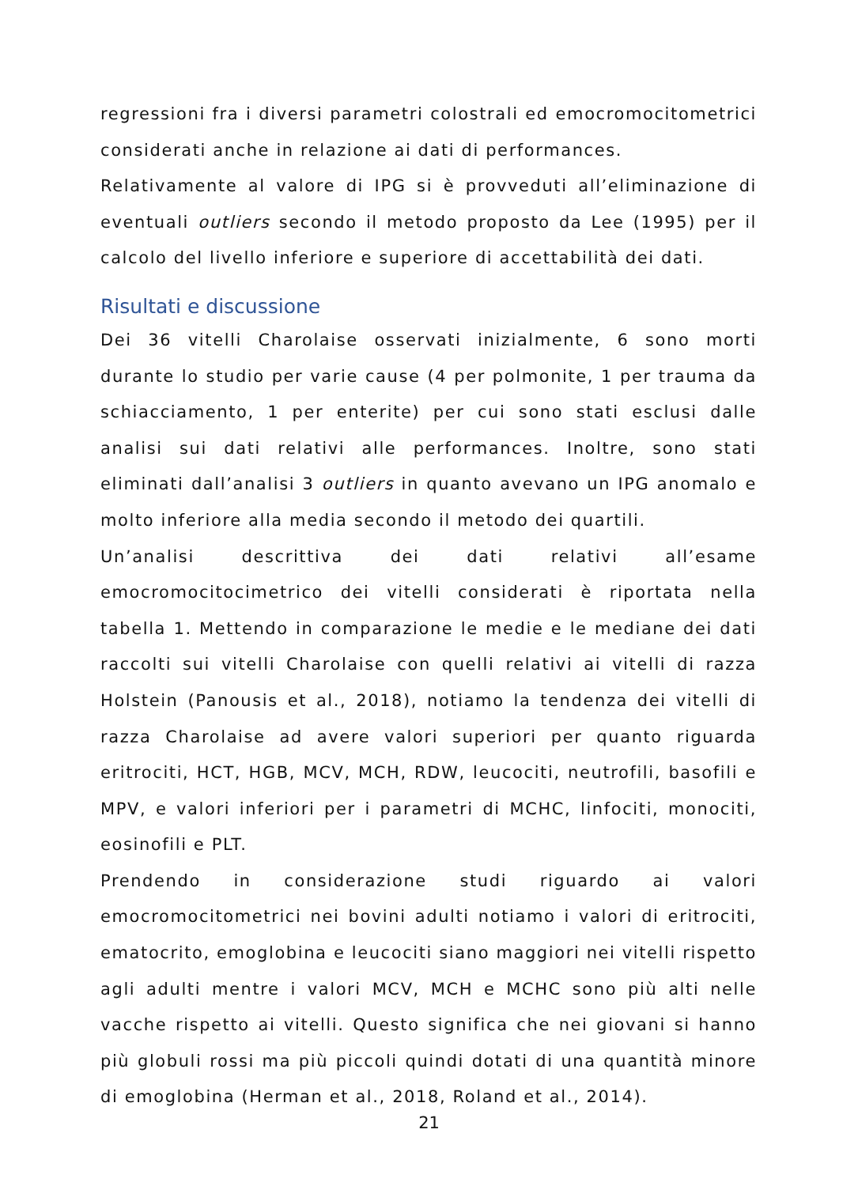regressioni fra i diversi parametri colostrali ed emocromocitometrici considerati anche in relazione ai dati di performances.
Relativamente al valore di IPG si è provveduti all’eliminazione di eventuali outliers secondo il metodo proposto da Lee (1995) per il calcolo del livello inferiore e superiore di accettabilità dei dati.
Risultati e discussione
Dei 36 vitelli Charolaise osservati inizialmente, 6 sono morti durante lo studio per varie cause (4 per polmonite, 1 per trauma da schiacciamento, 1 per enterite) per cui sono stati esclusi dalle analisi sui dati relativi alle performances. Inoltre, sono stati eliminati dall’analisi 3 outliers in quanto avevano un IPG anomalo e molto inferiore alla media secondo il metodo dei quartili.
Un’analisi descrittiva dei dati relativi all’esame emocromocitocimetrico dei vitelli considerati è riportata nella tabella 1. Mettendo in comparazione le medie e le mediane dei dati raccolti sui vitelli Charolaise con quelli relativi ai vitelli di razza Holstein (Panousis et al., 2018), notiamo la tendenza dei vitelli di razza Charolaise ad avere valori superiori per quanto riguarda eritrociti, HCT, HGB, MCV, MCH, RDW, leucociti, neutrofili, basofili e MPV, e valori inferiori per i parametri di MCHC, linfociti, monociti, eosinofili e PLT.
Prendendo in considerazione studi riguardo ai valori emocromocitometrici nei bovini adulti notiamo i valori di eritrociti, ematocrito, emoglobina e leucociti siano maggiori nei vitelli rispetto agli adulti mentre i valori MCV, MCH e MCHC sono più alti nelle vacche rispetto ai vitelli. Questo significa che nei giovani si hanno più globuli rossi ma più piccoli quindi dotati di una quantità minore di emoglobina (Herman et al., 2018, Roland et al., 2014).
21